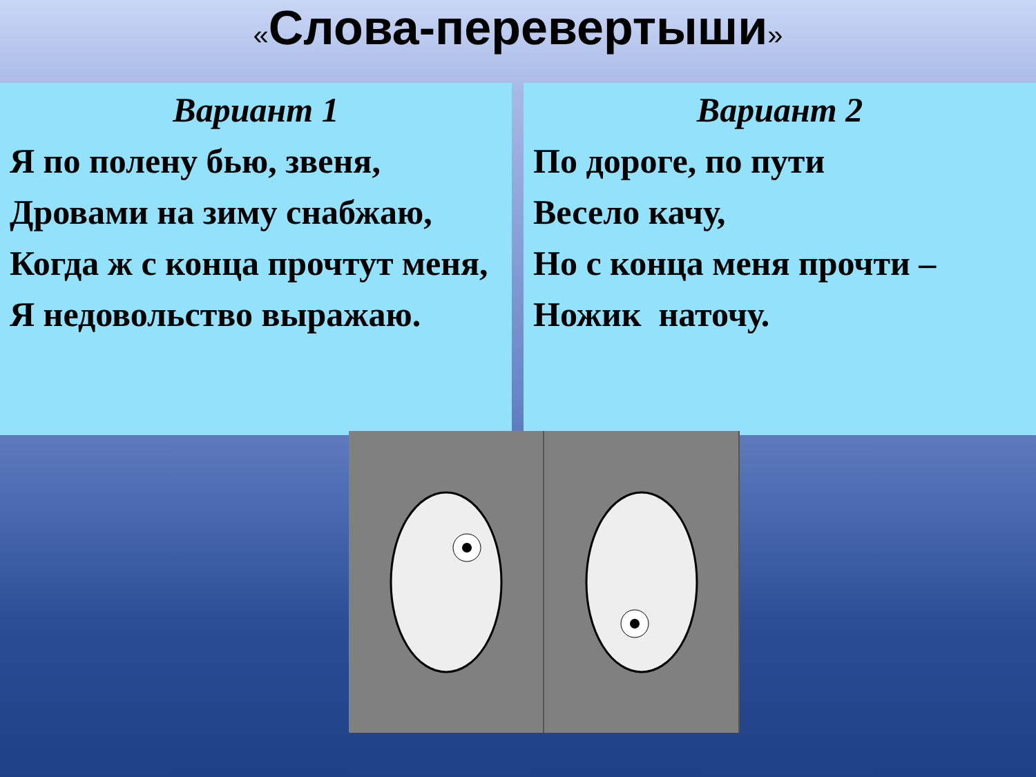«Слова-перевертыши»
Вариант 1
Я по полену бью, звеня,
Дровами на зиму снабжаю,
Когда ж с конца прочтут меня,
Я недовольство выражаю.
Вариант 2
По дороге, по пути
Весело качу,
Но с конца меня прочти –
Ножик наточу.